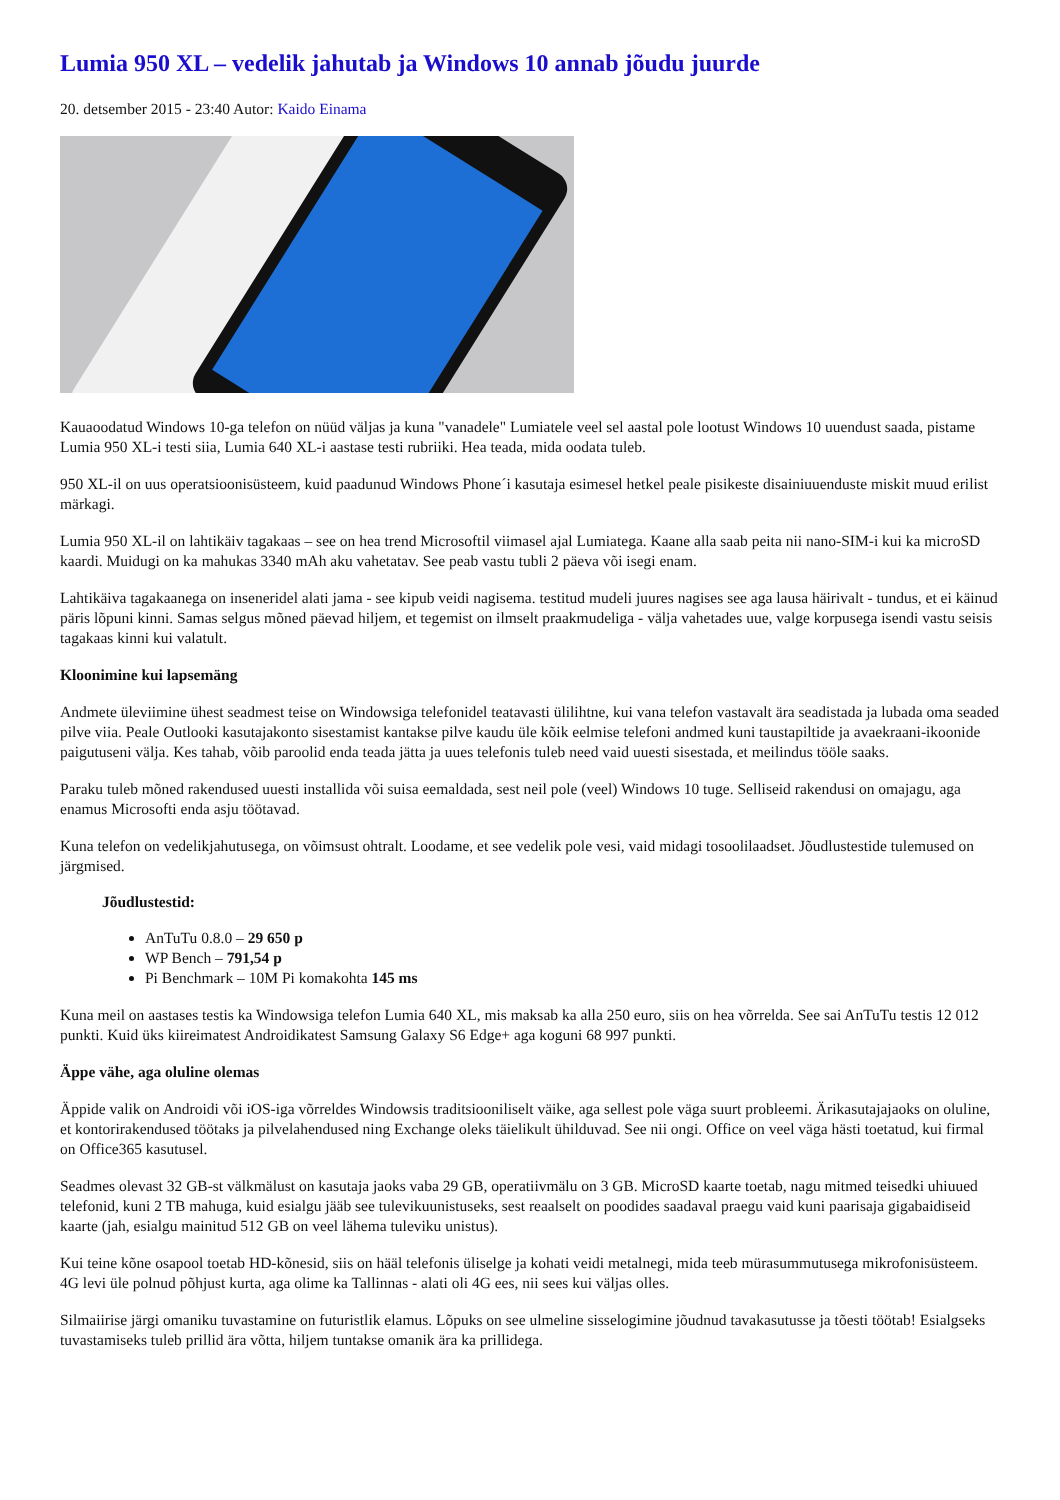Lumia 950 XL – vedelik jahutab ja Windows 10 annab jõudu juurde
20. detsember 2015 - 23:40 Autor: Kaido Einama
Kauaoodatud Windows 10-ga telefon on nüüd väljas ja kuna "vanadele" Lumiatele veel sel aastal pole lootust Windows 10 uuendust saada, pistame Lumia 950 XL-i testi siia, Lumia 640 XL-i aastase testi rubriiki. Hea teada, mida oodata tuleb.
950 XL-il on uus operatsioonisüsteem, kuid paadunud Windows Phone´i kasutaja esimesel hetkel peale pisikeste disainiuuenduste miskit muud erilist märkagi.
Lumia 950 XL-il on lahtikäiv tagakaas – see on hea trend Microsoftil viimasel ajal Lumiatega. Kaane alla saab peita nii nano-SIM-i kui ka microSD kaardi. Muidugi on ka mahukas 3340 mAh aku vahetatav. See peab vastu tubli 2 päeva või isegi enam.
Lahtikäiva tagakaanega on inseneridel alati jama - see kipub veidi nagisema. testitud mudeli juures nagises see aga lausa häirivalt - tundus, et ei käinud päris lõpuni kinni. Samas selgus mõned päevad hiljem, et tegemist on ilmselt praakmudeliga - välja vahetades uue, valge korpusega isendi vastu seisis tagakaas kinni kui valatult.
Kloonimine kui lapsemäng
Andmete üleviimine ühest seadmest teise on Windowsiga telefonidel teatavasti ülilihtne, kui vana telefon vastavalt ära seadistada ja lubada oma seaded pilve viia. Peale Outlooki kasutajakonto sisestamist kantakse pilve kaudu üle kõik eelmise telefoni andmed kuni taustapiltide ja avaekraani-ikoonide paigutuseni välja. Kes tahab, võib paroolid enda teada jätta ja uues telefonis tuleb need vaid uuesti sisestada, et meilindus tööle saaks.
Paraku tuleb mõned rakendused uuesti installida või suisa eemaldada, sest neil pole (veel) Windows 10 tuge. Selliseid rakendusi on omajagu, aga enamus Microsofti enda asju töötavad.
Kuna telefon on vedelikjahutusega, on võimsust ohtralt. Loodame, et see vedelik pole vesi, vaid midagi tosoolilaadset. Jõudlustestide tulemused on järgmised.
Jõudlustestid:
AnTuTu 0.8.0 – 29 650 p
WP Bench – 791,54 p
Pi Benchmark – 10M Pi komakohta 145 ms
Kuna meil on aastases testis ka Windowsiga telefon Lumia 640 XL, mis maksab ka alla 250 euro, siis on hea võrrelda. See sai AnTuTu testis 12 012 punkti. Kuid üks kiireimatest Androidikatest Samsung Galaxy S6 Edge+ aga koguni 68 997 punkti.
Äppe vähe, aga oluline olemas
Äppide valik on Androidi või iOS-iga võrreldes Windowsis traditsiooniliselt väike, aga sellest pole väga suurt probleemi. Ärikasutajajaoks on oluline, et kontorirakendused töötaks ja pilvelahendused ning Exchange oleks täielikult ühilduvad. See nii ongi. Office on veel väga hästi toetatud, kui firmal on Office365 kasutusel.
Seadmes olevast 32 GB-st välkmälust on kasutaja jaoks vaba 29 GB, operatiivmälu on 3 GB. MicroSD kaarte toetab, nagu mitmed teisedki uhiuued telefonid, kuni 2 TB mahuga, kuid esialgu jääb see tulevikuunistuseks, sest reaalselt on poodides saadaval praegu vaid kuni paarisaja gigabaidiseid kaarte (jah, esialgu mainitud 512 GB on veel lähema tuleviku unistus).
Kui teine kõne osapool toetab HD-kõnesid, siis on hääl telefonis üliselge ja kohati veidi metalnegi, mida teeb mürasummutusega mikrofonisüsteem. 4G levi üle polnud põhjust kurta, aga olime ka Tallinnas - alati oli 4G ees, nii sees kui väljas olles.
Silmaiirise järgi omaniku tuvastamine on futuristlik elamus. Lõpuks on see ulmeline sisselogimine jõudnud tavakasutusse ja tõesti töötab! Esialgseks tuvastamiseks tuleb prillid ära võtta, hiljem tuntakse omanik ära ka prillidega.